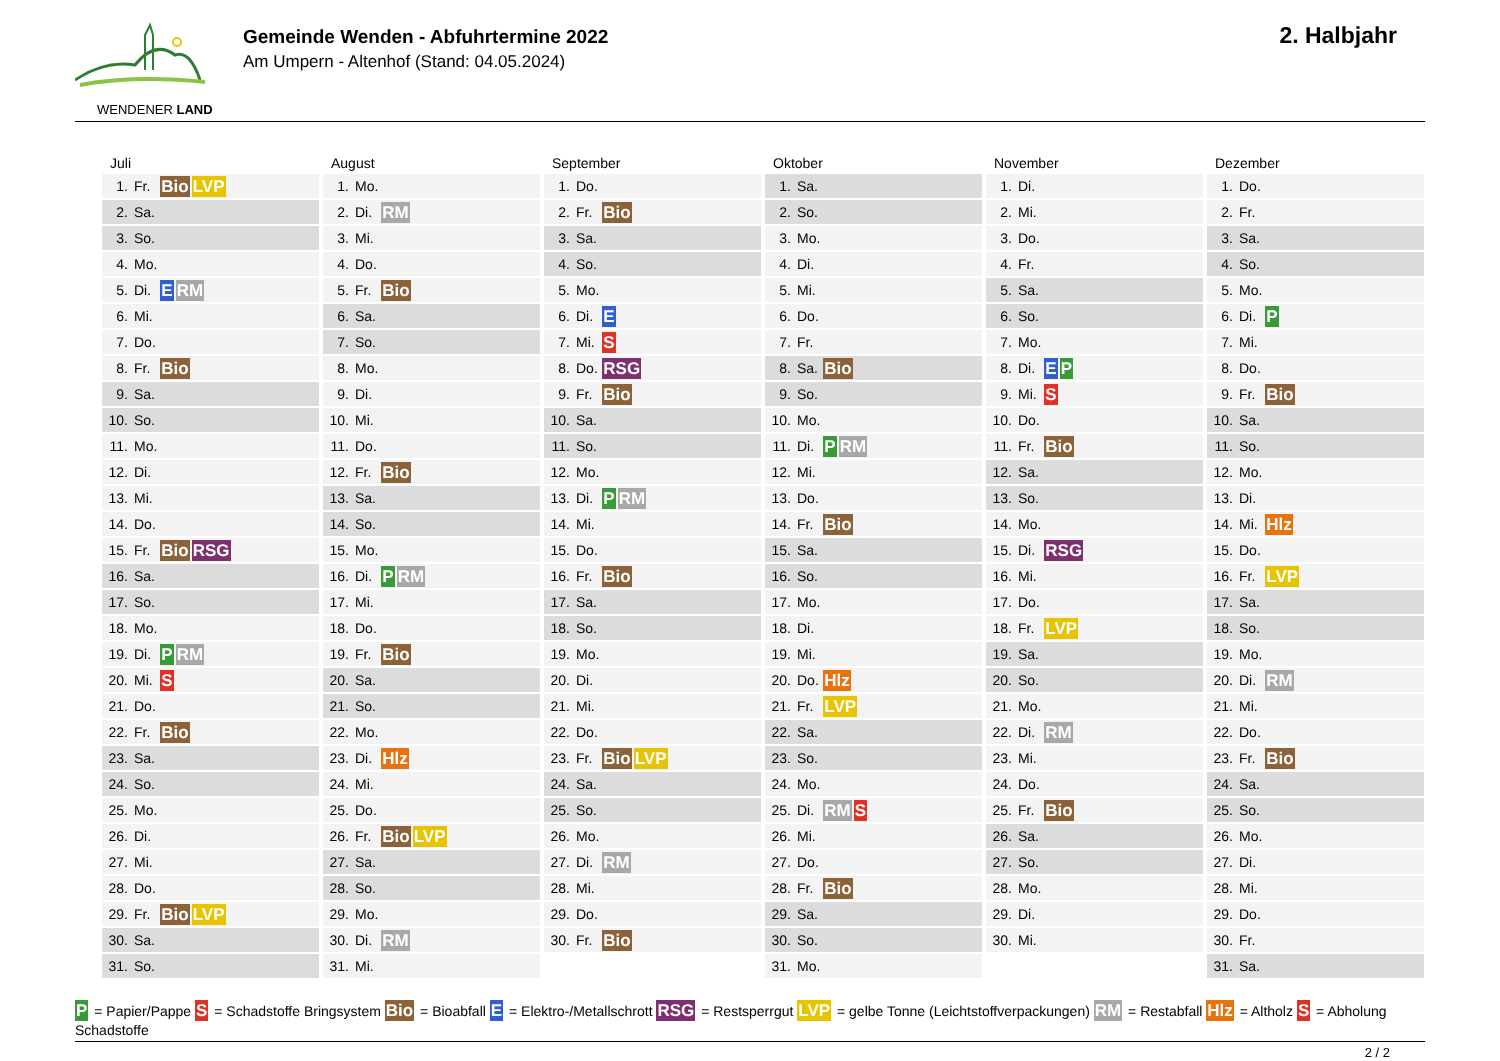WENDENER LAND
Gemeinde Wenden - Abfuhrtermine 2022
Am Umpern - Altenhof (Stand: 04.05.2024)
2. Halbjahr
Juli
| 1. | Fr. | Bio LVP |
| 2. | Sa. | |
| 3. | So. | |
| 4. | Mo. | |
| 5. | Di. | E RM |
| 6. | Mi. | |
| 7. | Do. | |
| 8. | Fr. | Bio |
| 9. | Sa. | |
| 10. | So. | |
| 11. | Mo. | |
| 12. | Di. | |
| 13. | Mi. | |
| 14. | Do. | |
| 15. | Fr. | Bio RSG |
| 16. | Sa. | |
| 17. | So. | |
| 18. | Mo. | |
| 19. | Di. | P RM |
| 20. | Mi. | S |
| 21. | Do. | |
| 22. | Fr. | Bio |
| 23. | Sa. | |
| 24. | So. | |
| 25. | Mo. | |
| 26. | Di. | |
| 27. | Mi. | |
| 28. | Do. | |
| 29. | Fr. | Bio LVP |
| 30. | Sa. | |
| 31. | So. | |
August
| 1. | Mo. | |
| 2. | Di. | RM |
| 3. | Mi. | |
| 4. | Do. | |
| 5. | Fr. | Bio |
| 6. | Sa. | |
| 7. | So. | |
| 8. | Mo. | |
| 9. | Di. | |
| 10. | Mi. | |
| 11. | Do. | |
| 12. | Fr. | Bio |
| 13. | Sa. | |
| 14. | So. | |
| 15. | Mo. | |
| 16. | Di. | P RM |
| 17. | Mi. | |
| 18. | Do. | |
| 19. | Fr. | Bio |
| 20. | Sa. | |
| 21. | So. | |
| 22. | Mo. | |
| 23. | Di. | Hlz |
| 24. | Mi. | |
| 25. | Do. | |
| 26. | Fr. | Bio LVP |
| 27. | Sa. | |
| 28. | So. | |
| 29. | Mo. | |
| 30. | Di. | RM |
| 31. | Mi. | |
September
| 1. | Do. | |
| 2. | Fr. | Bio |
| 3. | Sa. | |
| 4. | So. | |
| 5. | Mo. | |
| 6. | Di. | E |
| 7. | Mi. | S |
| 8. | Do. | RSG |
| 9. | Fr. | Bio |
| 10. | Sa. | |
| 11. | So. | |
| 12. | Mo. | |
| 13. | Di. | P RM |
| 14. | Mi. | |
| 15. | Do. | |
| 16. | Fr. | Bio |
| 17. | Sa. | |
| 18. | So. | |
| 19. | Mo. | |
| 20. | Di. | |
| 21. | Mi. | |
| 22. | Do. | |
| 23. | Fr. | Bio LVP |
| 24. | Sa. | |
| 25. | So. | |
| 26. | Mo. | |
| 27. | Di. | RM |
| 28. | Mi. | |
| 29. | Do. | |
| 30. | Fr. | Bio |
Oktober
| 1. | Sa. | |
| 2. | So. | |
| 3. | Mo. | |
| 4. | Di. | |
| 5. | Mi. | |
| 6. | Do. | |
| 7. | Fr. | |
| 8. | Sa. | Bio |
| 9. | So. | |
| 10. | Mo. | |
| 11. | Di. | P RM |
| 12. | Mi. | |
| 13. | Do. | |
| 14. | Fr. | Bio |
| 15. | Sa. | |
| 16. | So. | |
| 17. | Mo. | |
| 18. | Di. | |
| 19. | Mi. | |
| 20. | Do. | Hlz |
| 21. | Fr. | LVP |
| 22. | Sa. | |
| 23. | So. | |
| 24. | Mo. | |
| 25. | Di. | RM S |
| 26. | Mi. | |
| 27. | Do. | |
| 28. | Fr. | Bio |
| 29. | Sa. | |
| 30. | So. | |
| 31. | Mo. | |
November
| 1. | Di. | |
| 2. | Mi. | |
| 3. | Do. | |
| 4. | Fr. | |
| 5. | Sa. | |
| 6. | So. | |
| 7. | Mo. | |
| 8. | Di. | E P |
| 9. | Mi. | S |
| 10. | Do. | |
| 11. | Fr. | Bio |
| 12. | Sa. | |
| 13. | So. | |
| 14. | Mo. | |
| 15. | Di. | RSG |
| 16. | Mi. | |
| 17. | Do. | |
| 18. | Fr. | LVP |
| 19. | Sa. | |
| 20. | So. | |
| 21. | Mo. | |
| 22. | Di. | RM |
| 23. | Mi. | |
| 24. | Do. | |
| 25. | Fr. | Bio |
| 26. | Sa. | |
| 27. | So. | |
| 28. | Mo. | |
| 29. | Di. | |
| 30. | Mi. | |
Dezember
| 1. | Do. | |
| 2. | Fr. | |
| 3. | Sa. | |
| 4. | So. | |
| 5. | Mo. | |
| 6. | Di. | P |
| 7. | Mi. | |
| 8. | Do. | |
| 9. | Fr. | Bio |
| 10. | Sa. | |
| 11. | So. | |
| 12. | Mo. | |
| 13. | Di. | |
| 14. | Mi. | Hlz |
| 15. | Do. | |
| 16. | Fr. | LVP |
| 17. | Sa. | |
| 18. | So. | |
| 19. | Mo. | |
| 20. | Di. | RM |
| 21. | Mi. | |
| 22. | Do. | |
| 23. | Fr. | Bio |
| 24. | Sa. | |
| 25. | So. | |
| 26. | Mo. | |
| 27. | Di. | |
| 28. | Mi. | |
| 29. | Do. | |
| 30. | Fr. | |
| 31. | Sa. | |
P = Papier/Pappe S = Schadstoffe Bringsystem Bio = Bioabfall E = Elektro-/Metallschrott RSG = Restsperrgut LVP = gelbe Tonne (Leichtstoffverpackungen) RM = Restabfall Hlz = Altholz S = Abholung Schadstoffe
2 / 2